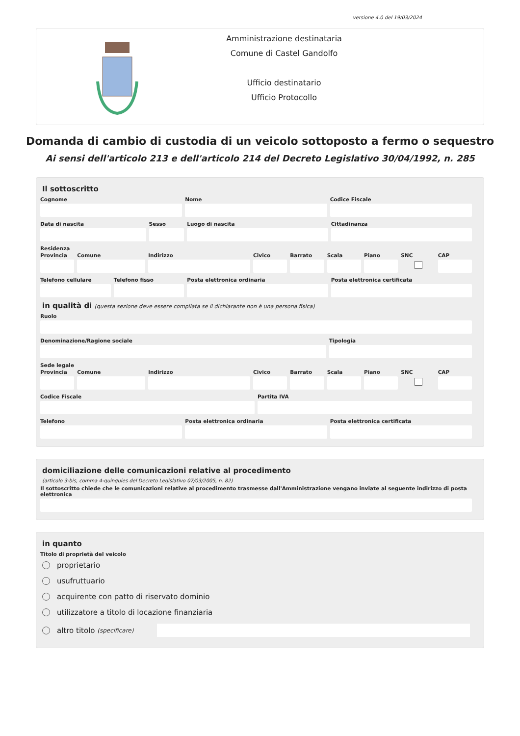versione 4.0 del 19/03/2024
Amministrazione destinataria
Comune di Castel Gandolfo
Ufficio destinatario
Ufficio Protocollo
Domanda di cambio di custodia di un veicolo sottoposto a fermo o sequestro
Ai sensi dell'articolo 213 e dell'articolo 214 del Decreto Legislativo 30/04/1992, n. 285
Il sottoscritto
Cognome Nome Codice Fiscale
Data di nascita Sesso Luogo di nascita Cittadinanza
Residenza
Provincia Comune Indirizzo Civico Barrato Scala Piano SNC CAP
Telefono cellulare Telefono fisso Posta elettronica ordinaria Posta elettronica certificata
in qualità di (questa sezione deve essere compilata se il dichiarante non è una persona fisica)
Ruolo
Denominazione/Ragione sociale Tipologia
Sede legale
Provincia Comune Indirizzo Civico Barrato Scala Piano SNC CAP
Codice Fiscale Partita IVA
Telefono Posta elettronica ordinaria Posta elettronica certificata
domiciliazione delle comunicazioni relative al procedimento
(articolo 3-bis, comma 4-quinquies del Decreto Legislativo 07/03/2005, n. 82)
Il sottoscritto chiede che le comunicazioni relative al procedimento trasmesse dall'Amministrazione vengano inviate al seguente indirizzo di posta elettronica
in quanto
Titolo di proprietà del veicolo
proprietario
usufruttuario
acquirente con patto di riservato dominio
utilizzatore a titolo di locazione finanziaria
altro titolo (specificare)